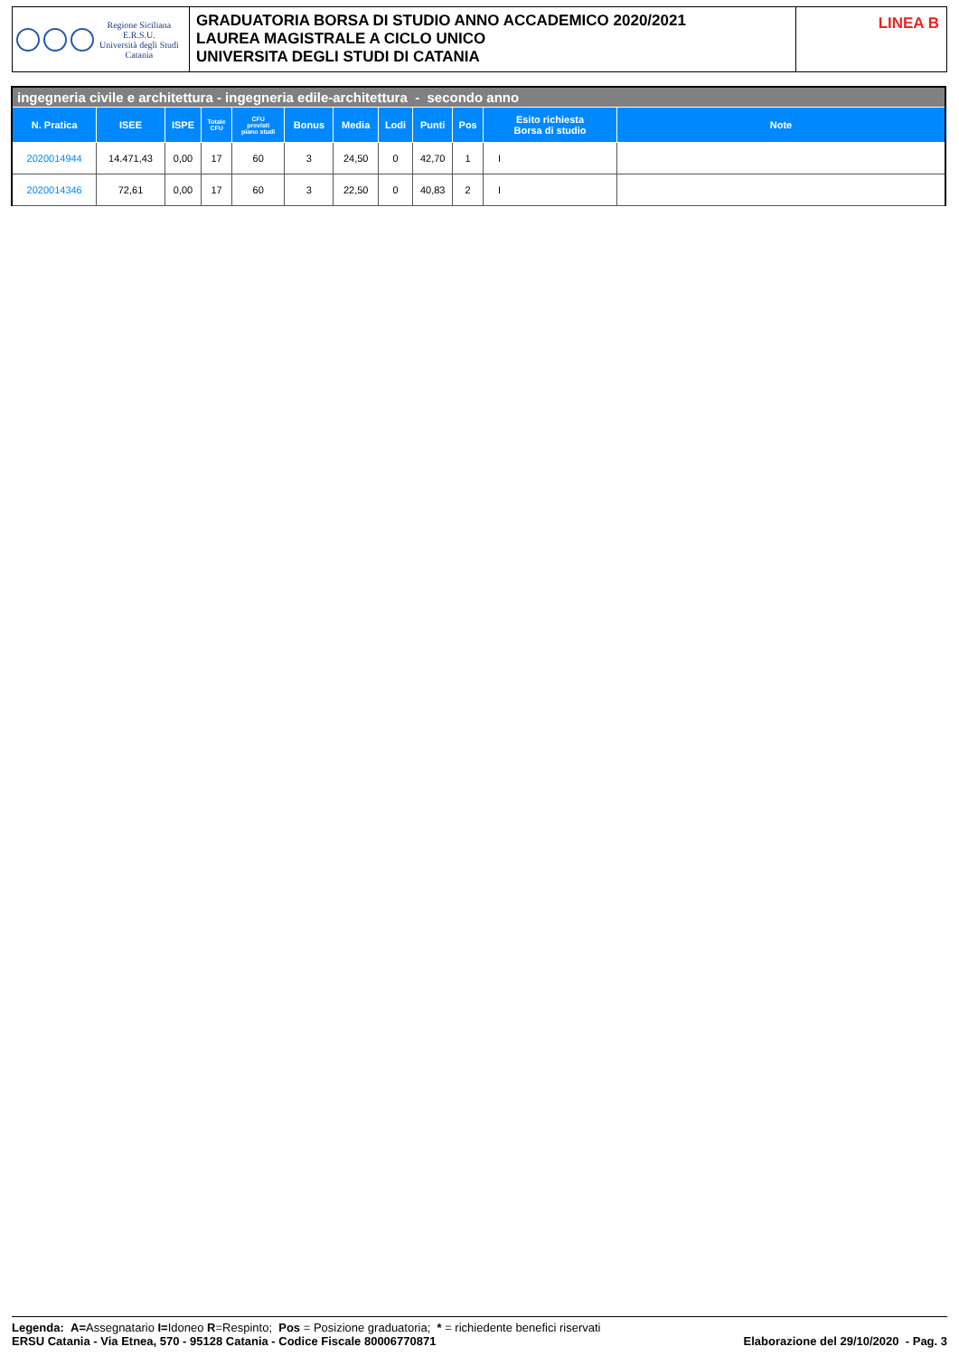Regione Siciliana
E.R.S.U.
Università degli Studi
Catania
GRADUATORIA BORSA DI STUDIO ANNO ACCADEMICO 2020/2021
LAUREA MAGISTRALE A CICLO UNICO
UNIVERSITA DEGLI STUDI DI CATANIA
LINEA B
ingegneria civile e architettura - ingegneria edile-architettura - secondo anno
| N. Pratica | ISEE | ISPE | Totale CFU | CFU previsti piano studi | Bonus | Media | Lodi | Punti | Pos | Esito richiesta Borsa di studio | Note |
| --- | --- | --- | --- | --- | --- | --- | --- | --- | --- | --- | --- |
| 2020014944 | 14.471,43 | 0,00 | 17 | 60 | 3 | 24,50 | 0 | 42,70 | 1 | I | |
| 2020014346 | 72,61 | 0,00 | 17 | 60 | 3 | 22,50 | 0 | 40,83 | 2 | I | |
Legenda: A=Assegnatario I=Idoneo R=Respinto; Pos = Posizione graduatoria; * = richiedente benefici riservati
ERSU Catania - Via Etnea, 570 - 95128 Catania - Codice Fiscale 80006770871 Elaborazione del 29/10/2020 - Pag. 3